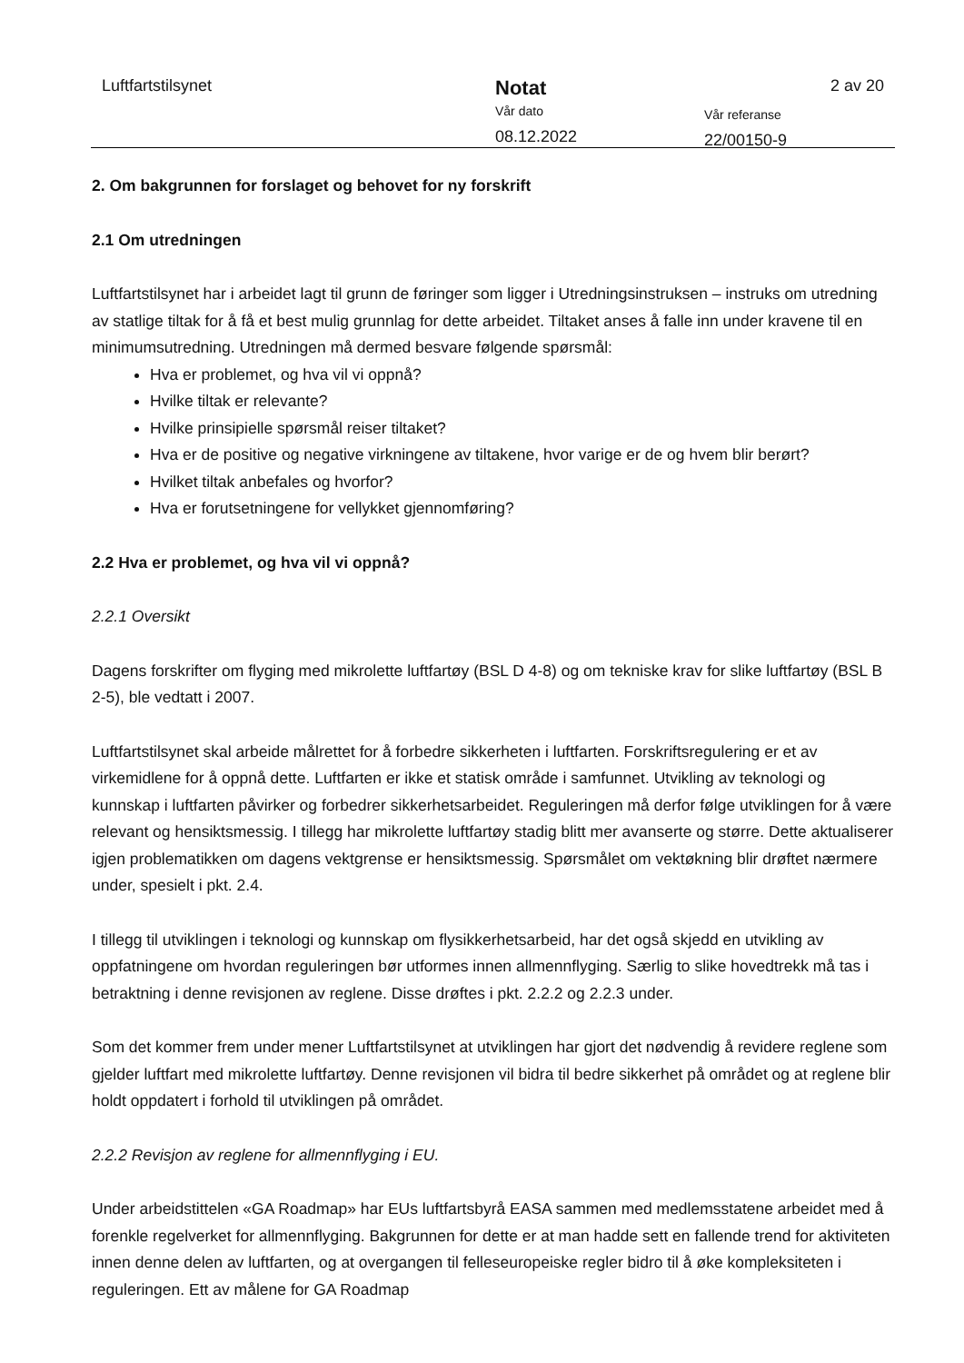Luftfartstilsynet
Notat
Vår dato
08.12.2022
Vår referanse
22/00150-9
2 av 20
2. Om bakgrunnen for forslaget og behovet for ny forskrift
2.1 Om utredningen
Luftfartstilsynet har i arbeidet lagt til grunn de føringer som ligger i Utredningsinstruksen – instruks om utredning av statlige tiltak for å få et best mulig grunnlag for dette arbeidet. Tiltaket anses å falle inn under kravene til en minimumsutredning. Utredningen må dermed besvare følgende spørsmål:
Hva er problemet, og hva vil vi oppnå?
Hvilke tiltak er relevante?
Hvilke prinsipielle spørsmål reiser tiltaket?
Hva er de positive og negative virkningene av tiltakene, hvor varige er de og hvem blir berørt?
Hvilket tiltak anbefales og hvorfor?
Hva er forutsetningene for vellykket gjennomføring?
2.2 Hva er problemet, og hva vil vi oppnå?
2.2.1 Oversikt
Dagens forskrifter om flyging med mikrolette luftfartøy (BSL D 4-8) og om tekniske krav for slike luftfartøy (BSL B 2-5), ble vedtatt i 2007.
Luftfartstilsynet skal arbeide målrettet for å forbedre sikkerheten i luftfarten. Forskriftsregulering er et av virkemidlene for å oppnå dette. Luftfarten er ikke et statisk område i samfunnet. Utvikling av teknologi og kunnskap i luftfarten påvirker og forbedrer sikkerhetsarbeidet. Reguleringen må derfor følge utviklingen for å være relevant og hensiktsmessig. I tillegg har mikrolette luftfartøy stadig blitt mer avanserte og større. Dette aktualiserer igjen problematikken om dagens vektgrense er hensiktsmessig. Spørsmålet om vektøkning blir drøftet nærmere under, spesielt i pkt. 2.4.
I tillegg til utviklingen i teknologi og kunnskap om flysikkerhetsarbeid, har det også skjedd en utvikling av oppfatningene om hvordan reguleringen bør utformes innen allmennflyging. Særlig to slike hovedtrekk må tas i betraktning i denne revisjonen av reglene. Disse drøftes i pkt. 2.2.2 og 2.2.3 under.
Som det kommer frem under mener Luftfartstilsynet at utviklingen har gjort det nødvendig å revidere reglene som gjelder luftfart med mikrolette luftfartøy. Denne revisjonen vil bidra til bedre sikkerhet på området og at reglene blir holdt oppdatert i forhold til utviklingen på området.
2.2.2 Revisjon av reglene for allmennflyging i EU.
Under arbeidstittelen «GA Roadmap» har EUs luftfartsbyrå EASA sammen med medlemsstatene arbeidet med å forenkle regelverket for allmennflyging. Bakgrunnen for dette er at man hadde sett en fallende trend for aktiviteten innen denne delen av luftfarten, og at overgangen til felleseuropeiske regler bidro til å øke kompleksiteten i reguleringen. Ett av målene for GA Roadmap